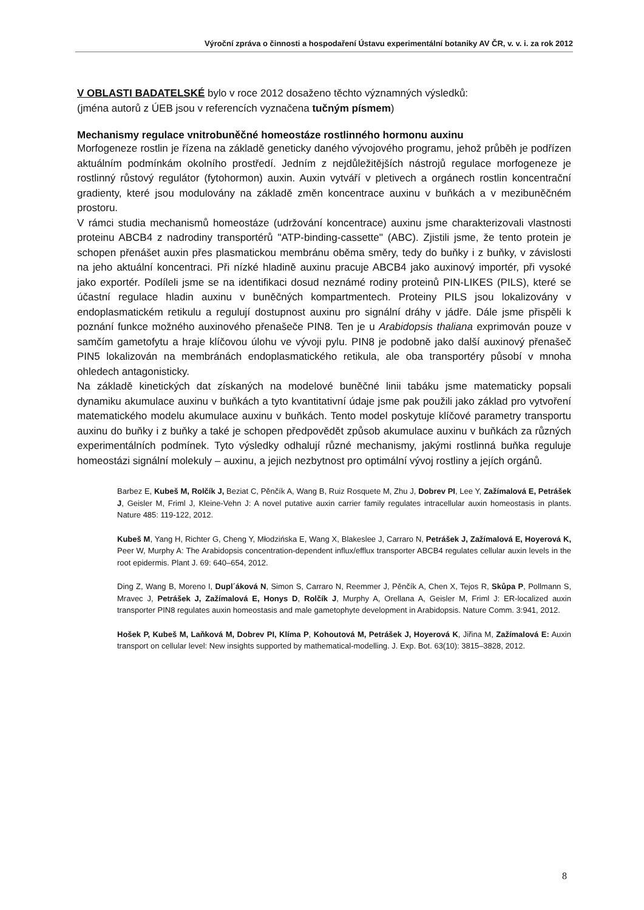Výroční zpráva o činnosti a hospodaření Ústavu experimentální botaniky AV ČR, v. v. i. za rok 2012
V OBLASTI BADATELSKÉ bylo v roce 2012 dosaženo těchto významných výsledků:
(jména autorů z ÚEB jsou v referencích vyznačena tučným písmem)
Mechanismy regulace vnitrobuněčné homeostáze rostlinného hormonu auxinu
Morfogeneze rostlin je řízena na základě geneticky daného vývojového programu, jehož průběh je podřízen aktuálním podmínkám okolního prostředí. Jedním z nejdůležitějších nástrojů regulace morfogeneze je rostlinný růstový regulátor (fytohormon) auxin. Auxin vytváří v pletivech a orgánech rostlin koncentrační gradienty, které jsou modulovány na základě změn koncentrace auxinu v buňkách a v mezibuněčném prostoru.
V rámci studia mechanismů homeostáze (udržování koncentrace) auxinu jsme charakterizovali vlastnosti proteinu ABCB4 z nadrodiny transportérů "ATP-binding-cassette" (ABC). Zjistili jsme, že tento protein je schopen přenášet auxin přes plasmatickou membránu oběma směry, tedy do buňky i z buňky, v závislosti na jeho aktuální koncentraci. Při nízké hladině auxinu pracuje ABCB4 jako auxinový importér, při vysoké jako exportér. Podíleli jsme se na identifikaci dosud neznámé rodiny proteinů PIN-LIKES (PILS), které se účastní regulace hladin auxinu v buněčných kompartmentech. Proteiny PILS jsou lokalizovány v endoplasmatickém retikulu a regulují dostupnost auxinu pro signální dráhy v jádře. Dále jsme přispěli k poznání funkce možného auxinového přenašeče PIN8. Ten je u Arabidopsis thaliana exprimován pouze v samčím gametofytu a hraje klíčovou úlohu ve vývoji pylu. PIN8 je podobně jako další auxinový přenašeč PIN5 lokalizován na membránách endoplasmatického retikula, ale oba transportéry působí v mnoha ohledech antagonisticky.
Na základě kinetických dat získaných na modelové buněčné linii tabáku jsme matematicky popsali dynamiku akumulace auxinu v buňkách a tyto kvantitativní údaje jsme pak použili jako základ pro vytvoření matematického modelu akumulace auxinu v buňkách. Tento model poskytuje klíčové parametry transportu auxinu do buňky i z buňky a také je schopen předpovědět způsob akumulace auxinu v buňkách za různých experimentálních podmínek. Tyto výsledky odhalují různé mechanismy, jakými rostlinná buňka reguluje homeostázi signální molekuly – auxinu, a jejich nezbytnost pro optimální vývoj rostliny a jejích orgánů.
Barbez E, Kubeš M, Rolčík J, Beziat C, Pěnčík A, Wang B, Ruiz Rosquete M, Zhu J, Dobrev PI, Lee Y, Zažímalová E, Petrášek J, Geisler M, Friml J, Kleine-Vehn J: A novel putative auxin carrier family regulates intracellular auxin homeostasis in plants. Nature 485: 119-122, 2012.
Kubeš M, Yang H, Richter G, Cheng Y, Młodzińska E, Wang X, Blakeslee J, Carraro N, Petrášek J, Zažímalová E, Hoyerová K, Peer W, Murphy A: The Arabidopsis concentration-dependent influx/efflux transporter ABCB4 regulates cellular auxin levels in the root epidermis. Plant J. 69: 640–654, 2012.
Ding Z, Wang B, Moreno I, Dupl´áková N, Simon S, Carraro N, Reemmer J, Pěnčík A, Chen X, Tejos R, Skůpa P, Pollmann S, Mravec J, Petrášek J, Zažímalová E, Honys D, Rolčík J, Murphy A, Orellana A, Geisler M, Friml J: ER-localized auxin transporter PIN8 regulates auxin homeostasis and male gametophyte development in Arabidopsis. Nature Comm. 3:941, 2012.
Hošek P, Kubeš M, Laňková M, Dobrev PI, Klíma P, Kohoutová M, Petrášek J, Hoyerová K, Jiřina M, Zažímalová E: Auxin transport on cellular level: New insights supported by mathematical-modelling. J. Exp. Bot. 63(10): 3815–3828, 2012.
8